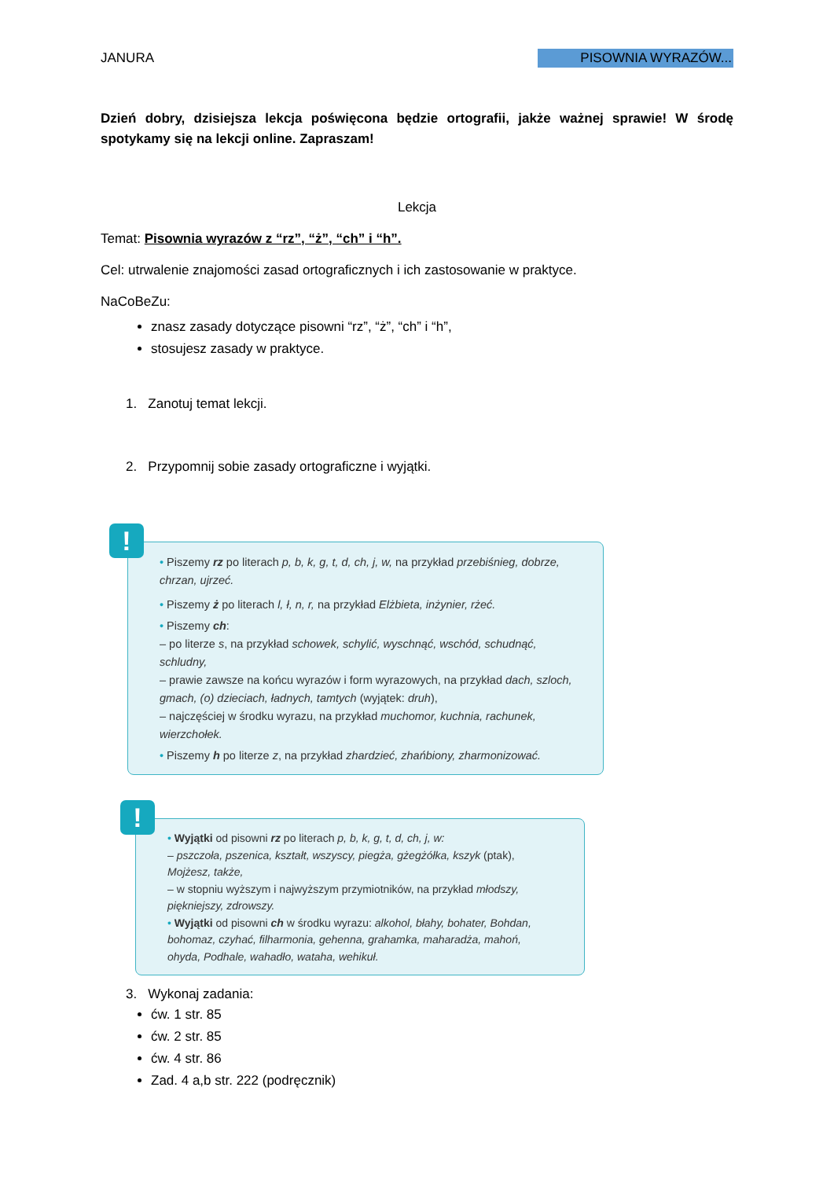JANURA PISOWNIA WYRAZÓW...
Dzień dobry, dzisiejsza lekcja poświęcona będzie ortografii, jakże ważnej sprawie! W środę spotykamy się na lekcji online. Zapraszam!
Lekcja
Temat: Pisownia wyrazów z “rz”, “ż”, “ch” i “h”.
Cel: utrwalenie znajomości zasad ortograficznych i ich zastosowanie w praktyce.
NaCoBeZu:
znasz zasady dotyczące pisowni “rz”, “ż”, “ch” i “h”,
stosujesz zasady w praktyce.
1. Zanotuj temat lekcji.
2. Przypomnij sobie zasady ortograficzne i wyjątki.
!
• Piszemy rz po literach p, b, k, g, t, d, ch, j, w, na przykład przebiśnieg, dobrze, chrzan, ujrzeć.
• Piszemy ż po literach l, ł, n, r, na przykład Elżbieta, inżynier, rżeć.
• Piszemy ch:
– po literze s, na przykład schowek, schylić, wyschnąć, wschód, schudnąć, schludny,
– prawie zawsze na końcu wyrazów i form wyrazowych, na przykład dach, szloch, gmach, (o) dzieciach, ładnych, tamtych (wyjątek: druh),
– najczęściej w środku wyrazu, na przykład muchomor, kuchnia, rachunek, wierzchołek.
• Piszemy h po literze z, na przykład zhardzieć, zhańbiony, zharmonizować.
!
• Wyjątki od pisowni rz po literach p, b, k, g, t, d, ch, j, w:
– pszczoła, pszenica, kształt, wszyscy, piegża, gżegżółka, kszyk (ptak), Mojżesz, także,
– w stopniu wyższym i najwyższym przymiotników, na przykład młodszy, piękniejszy, zdrowszy.
• Wyjątki od pisowni ch w środku wyrazu: alkohol, błahy, bohater, Bohdan, bohomaz, czyhać, filharmonia, gehenna, grahamka, maharadża, mahoń, ohyda, Podhale, wahadło, wataha, wehikuł.
3. Wykonaj zadania:
ćw. 1 str. 85
ćw. 2 str. 85
ćw. 4 str. 86
Zad. 4 a,b str. 222 (podręcznik)